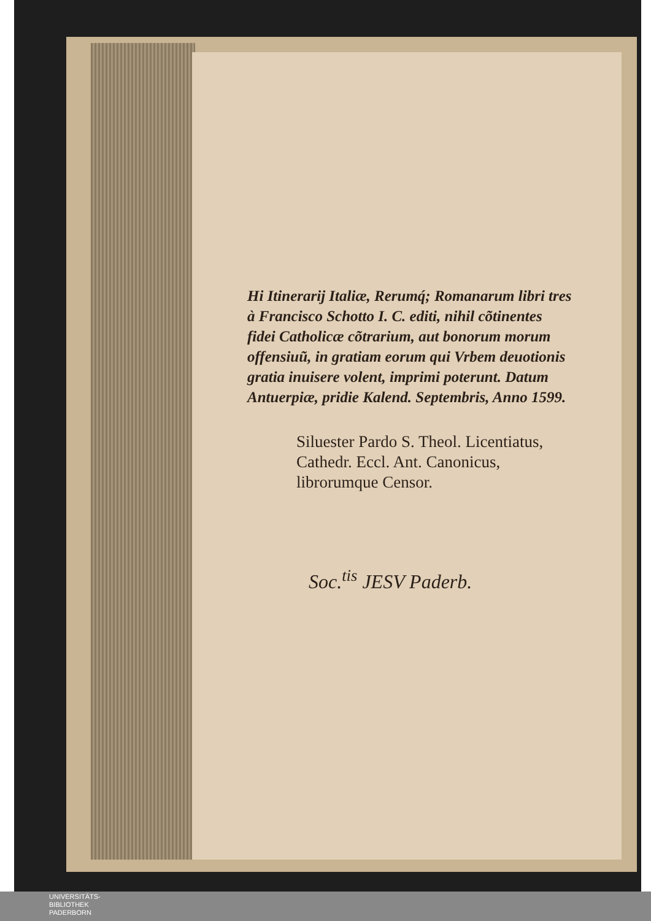Hi Itinerarij Italiæ, Rerumq́; Romanarum libri tres à Francisco Schotto I. C. editi, nihil cõtinentes fidei Catholicæ cõtrarium, aut bonorum morum offensiuũ, in gratiam eorum qui Vrbem deuotionis gratia inuisere volent, imprimi poterunt. Datum Antuerpiæ, pridie Kalend. Septembris, Anno 1599.
Siluester Pardo S. Theol. Licentiatus, Cathedr. Eccl. Ant. Canonicus, librorumque Censor.
Soc.<sup>tis</sup> JESV Paderb.
UNIVERSITÄTS-
BIBLIOTHEK
PADERBORN